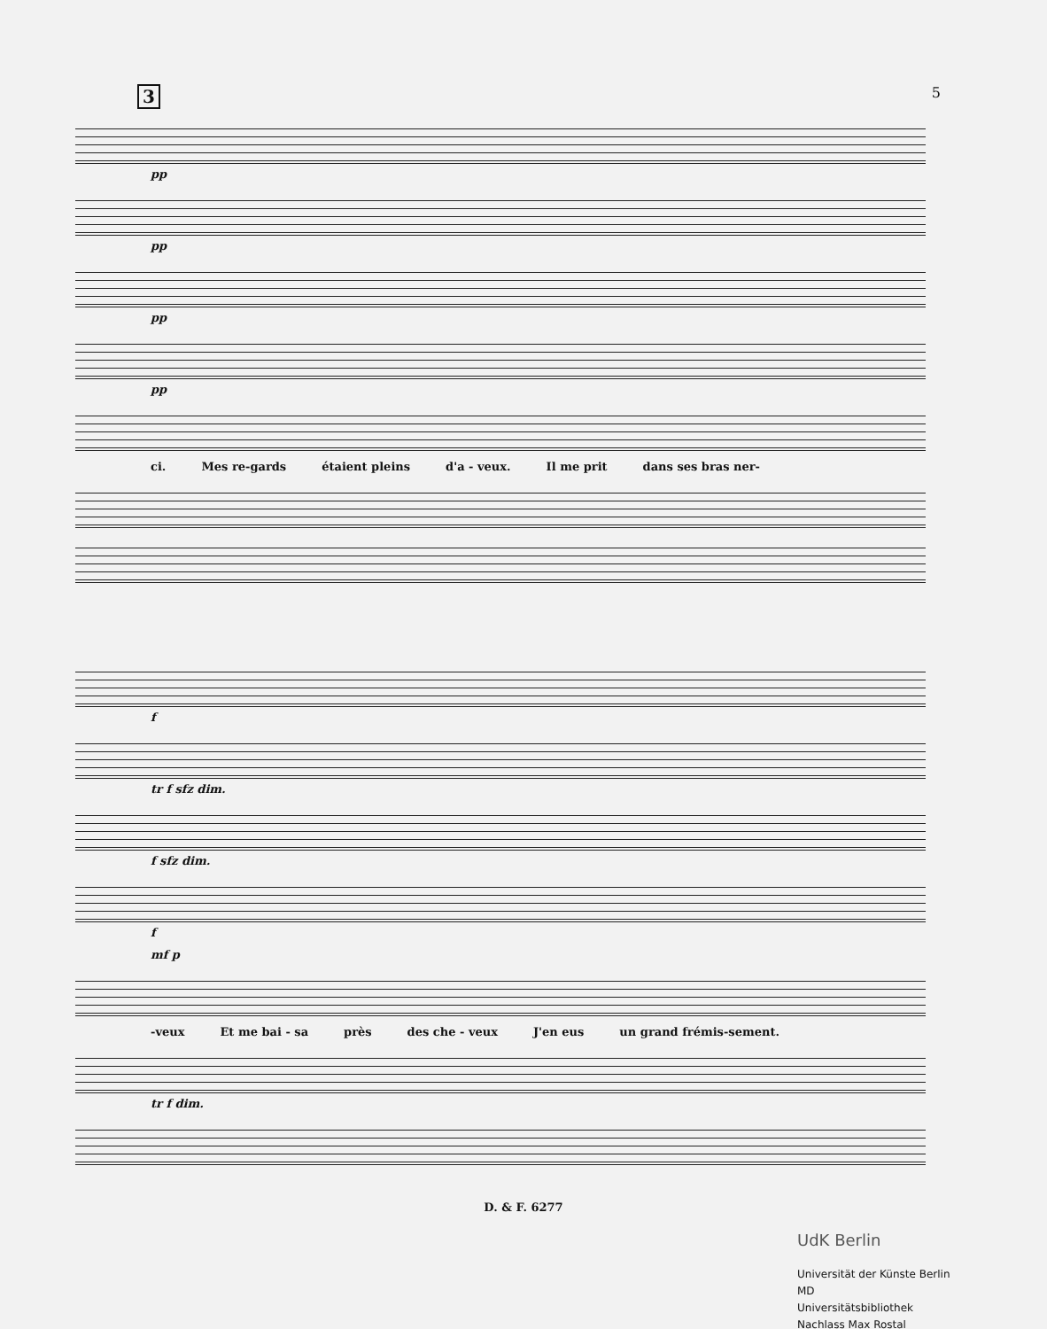3 5
pp
pp
pp
pp
ci. Mes re-gards étaient pleins d'a - veux. Il me prit dans ses bras ner-
f
tr f sfz dim.
f sfz dim.
f
mf p
-veux Et me bai - sa près des che - veux J'en eus un grand frémis-sement.
tr f dim.
D. & F. 6277
UdK Berlin
Universität der Künste Berlin
MD
Universitätsbibliothek
Nachlass Max Rostal